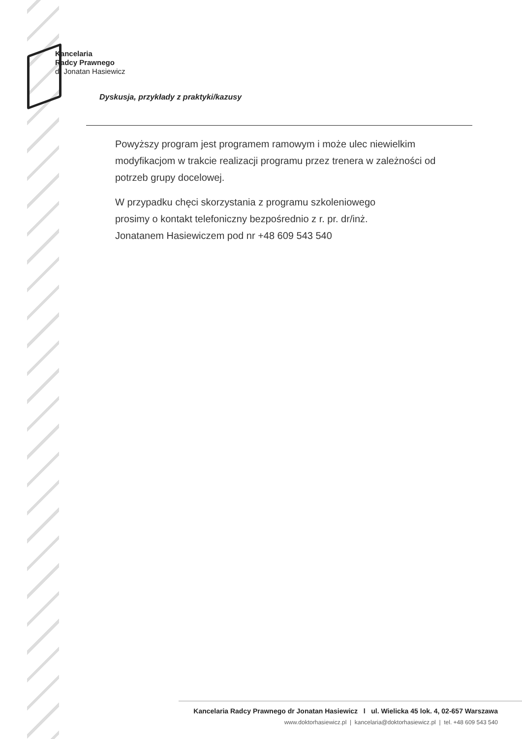Kancelaria
Radcy Prawnego
dr Jonatan Hasiewicz
Dyskusja, przykłady z praktyki/kazusy
Powyższy program jest programem ramowym i może ulec niewielkim modyfikacjom w trakcie realizacji programu przez trenera w zależności od potrzeb grupy docelowej.
W przypadku chęci skorzystania z programu szkoleniowego
prosimy o kontakt telefoniczny bezpośrednio z r. pr. dr/inż.
Jonatanem Hasiewiczem pod nr +48 609 543 540
Kancelaria Radcy Prawnego dr Jonatan Hasiewicz l ul. Wielicka 45 lok. 4, 02-657 Warszawa
www.doktorhasiewicz.pl | kancelaria@doktorhasiewicz.pl | tel. +48 609 543 540